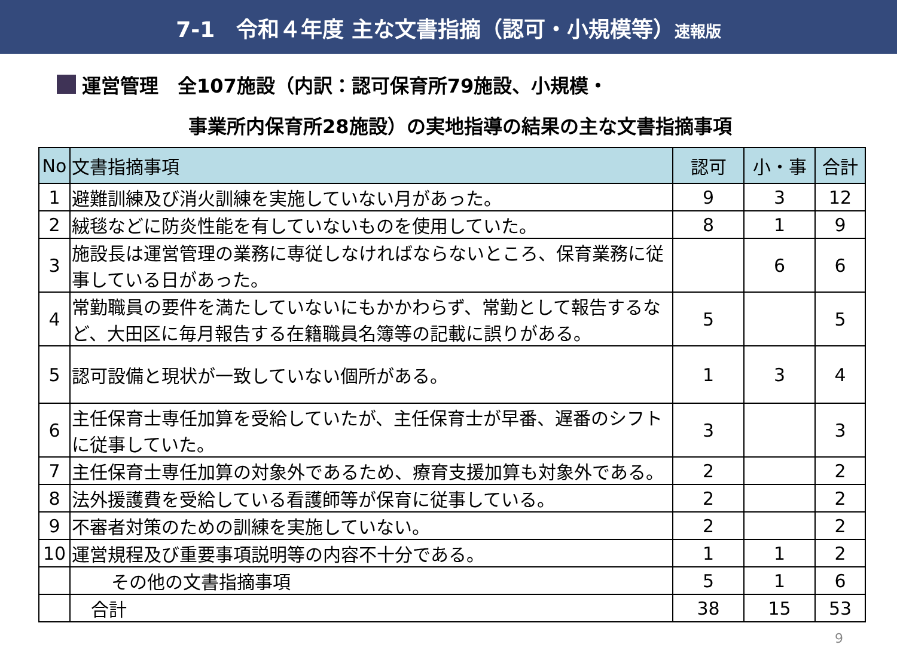7-1　令和４年度 主な文書指摘（認可・小規模等）速報版
運営管理　全107施設（内訳：認可保育所79施設、小規模・
事業所内保育所28施設）の実地指導の結果の主な文書指摘事項
| No | 文書指摘事項 | 認可 | 小・事 | 合計 |
| --- | --- | --- | --- | --- |
| 1 | 避難訓練及び消火訓練を実施していない月があった。 | 9 | 3 | 12 |
| 2 | 絨毯などに防炎性能を有していないものを使用していた。 | 8 | 1 | 9 |
| 3 | 施設長は運営管理の業務に専従しなければならないところ、保育業務に従事している日があった。 | | 6 | 6 |
| 4 | 常勤職員の要件を満たしていないにもかかわらず、常勤として報告するなど、大田区に毎月報告する在籍職員名簿等の記載に誤りがある。 | 5 | | 5 |
| 5 | 認可設備と現状が一致していない個所がある。 | 1 | 3 | 4 |
| 6 | 主任保育士専任加算を受給していたが、主任保育士が早番、遅番のシフトに従事していた。 | 3 | | 3 |
| 7 | 主任保育士専任加算の対象外であるため、療育支援加算も対象外である。 | 2 | | 2 |
| 8 | 法外援護費を受給している看護師等が保育に従事している。 | 2 | | 2 |
| 9 | 不審者対策のための訓練を実施していない。 | 2 | | 2 |
| 10 | 運営規程及び重要事項説明等の内容不十分である。 | 1 | 1 | 2 |
| | その他の文書指摘事項 | 5 | 1 | 6 |
| | 合計 | 38 | 15 | 53 |
9